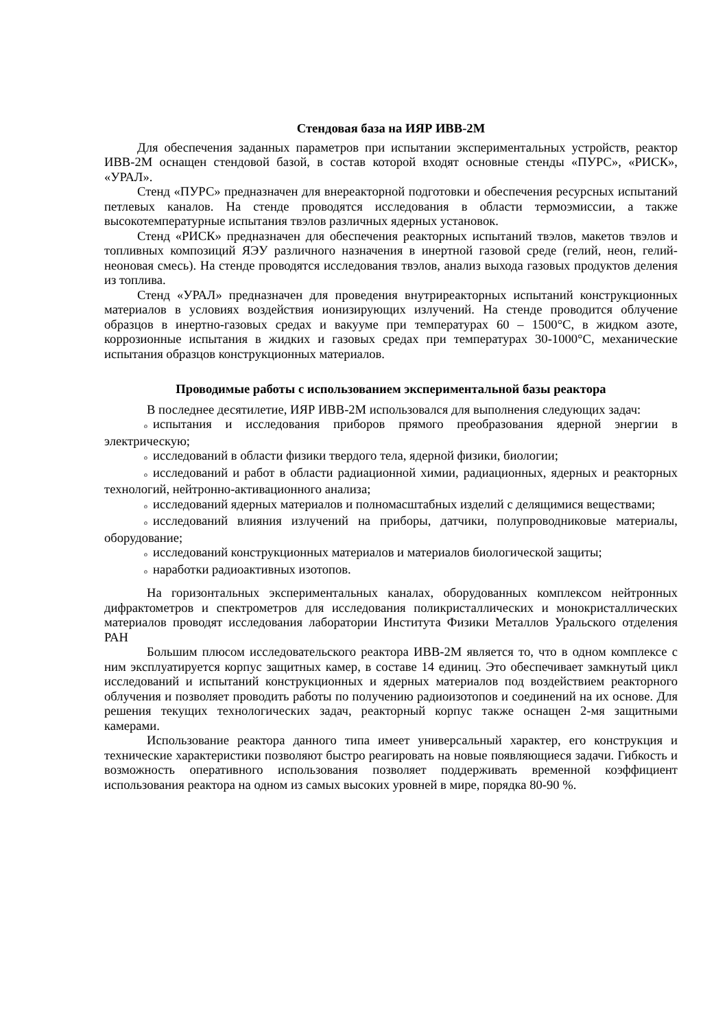Стендовая база на ИЯР ИВВ-2М
Для обеспечения заданных параметров при испытании экспериментальных устройств, реактор ИВВ-2М оснащен стендовой базой, в состав которой входят основные стенды «ПУРС», «РИСК», «УРАЛ».
Стенд «ПУРС» предназначен для внереакторной подготовки и обеспечения ресурсных испытаний петлевых каналов. На стенде проводятся исследования в области термоэмиссии, а также высокотемпературные испытания твэлов различных ядерных установок.
Стенд «РИСК» предназначен для обеспечения реакторных испытаний твэлов, макетов твэлов и топливных композиций ЯЭУ различного назначения в инертной газовой среде (гелий, неон, гелий-неоновая смесь). На стенде проводятся исследования твэлов, анализ выхода газовых продуктов деления из топлива.
Стенд «УРАЛ» предназначен для проведения внутриреакторных испытаний конструкционных материалов в условиях воздействия ионизирующих излучений. На стенде проводится облучение образцов в инертно-газовых средах и вакууме при температурах 60 – 1500°С, в жидком азоте, коррозионные испытания в жидких и газовых средах при температурах 30-1000°С, механические испытания образцов конструкционных материалов.
Проводимые работы с использованием экспериментальной базы реактора
В последнее десятилетие, ИЯР ИВВ-2М использовался для выполнения следующих задач:
oиспытания и исследования приборов прямого преобразования ядерной энергии в электрическую;
oисследований в области физики твердого тела, ядерной физики, биологии;
oисследований и работ в области радиационной химии, радиационных, ядерных и реакторных технологий, нейтронно-активационного анализа;
oисследований ядерных материалов и полномасштабных изделий с делящимися веществами;
oисследований влияния излучений на приборы, датчики, полупроводниковые материалы, оборудование;
oисследований конструкционных материалов и материалов биологической защиты;
oнаработки радиоактивных изотопов.
На горизонтальных экспериментальных каналах, оборудованных комплексом нейтронных дифрактометров и спектрометров для исследования поликристаллических и монокристаллических материалов проводят исследования лаборатории Института Физики Металлов Уральского отделения РАН
Большим плюсом исследовательского реактора ИВВ-2М является то, что в одном комплексе с ним эксплуатируется корпус защитных камер, в составе 14 единиц. Это обеспечивает замкнутый цикл исследований и испытаний конструкционных и ядерных материалов под воздействием реакторного облучения и позволяет проводить работы по получению радиоизотопов и соединений на их основе. Для решения текущих технологических задач, реакторный корпус также оснащен 2-мя защитными камерами.
Использование реактора данного типа имеет универсальный характер, его конструкция и технические характеристики позволяют быстро реагировать на новые появляющиеся задачи. Гибкость и возможность оперативного использования позволяет поддерживать временной коэффициент использования реактора на одном из самых высоких уровней в мире, порядка 80-90 %.